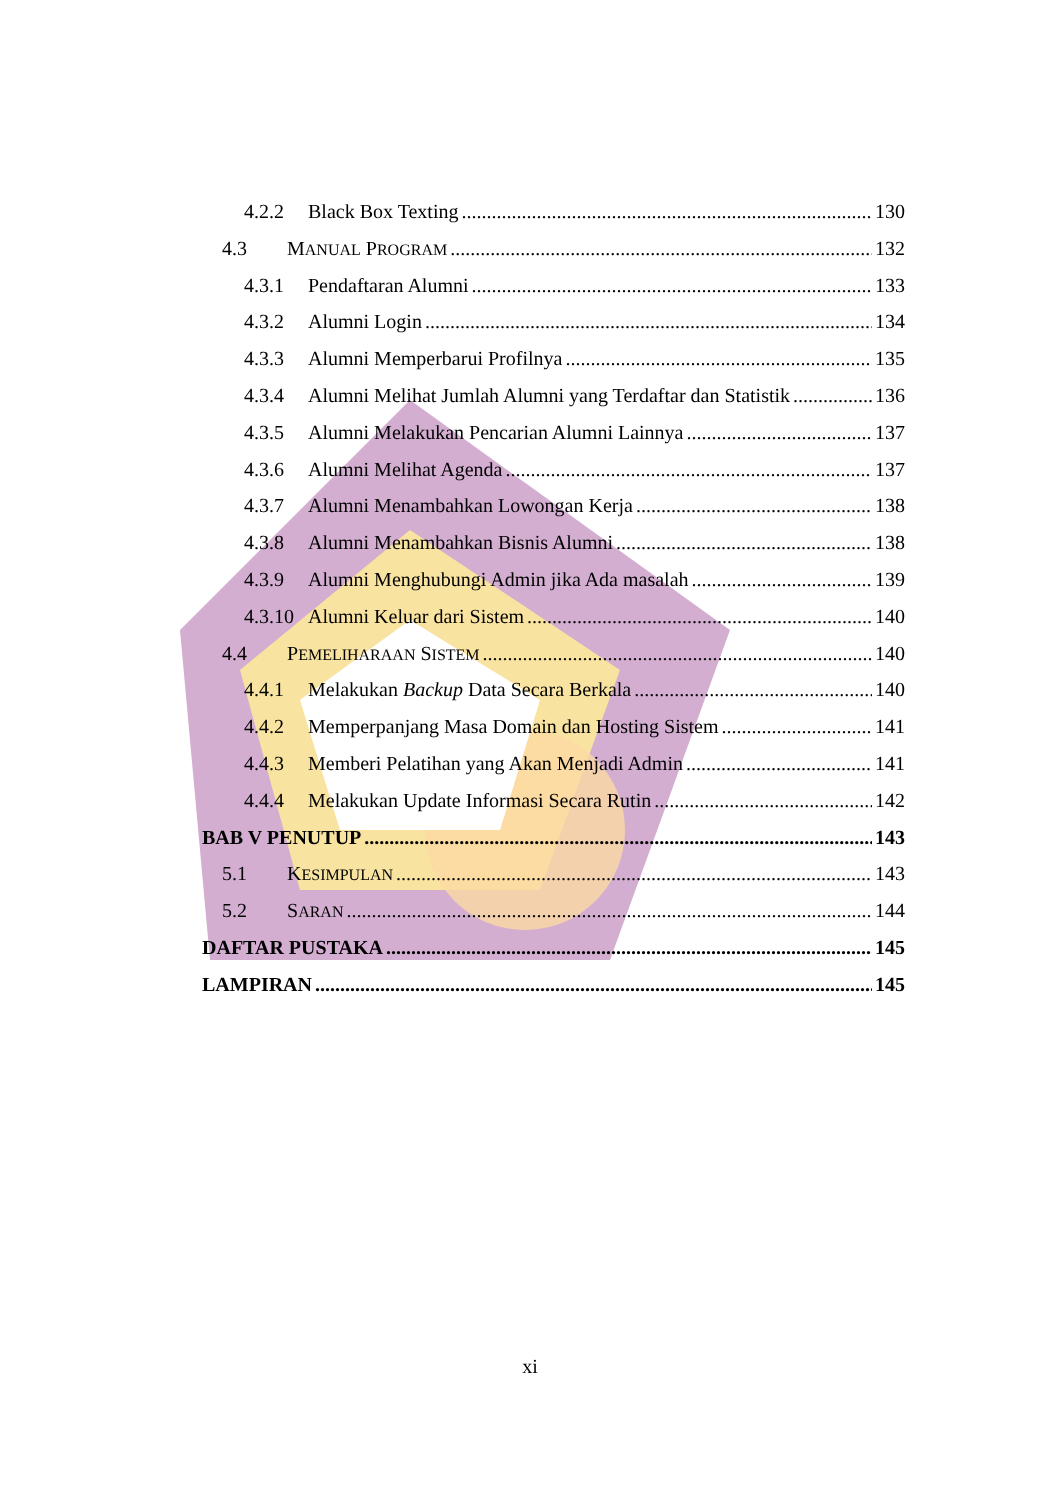4.2.2 Black Box Texting 130
4.3 MANUAL PROGRAM 132
4.3.1 Pendaftaran Alumni 133
4.3.2 Alumni Login 134
4.3.3 Alumni Memperbarui Profilnya 135
4.3.4 Alumni Melihat Jumlah Alumni yang Terdaftar dan Statistik 136
4.3.5 Alumni Melakukan Pencarian Alumni Lainnya 137
4.3.6 Alumni Melihat Agenda 137
4.3.7 Alumni Menambahkan Lowongan Kerja 138
4.3.8 Alumni Menambahkan Bisnis Alumni 138
4.3.9 Alumni Menghubungi Admin jika Ada masalah 139
4.3.10 Alumni Keluar dari Sistem 140
4.4 PEMELIHARAAN SISTEM 140
4.4.1 Melakukan Backup Data Secara Berkala 140
4.4.2 Memperpanjang Masa Domain dan Hosting Sistem 141
4.4.3 Memberi Pelatihan yang Akan Menjadi Admin 141
4.4.4 Melakukan Update Informasi Secara Rutin 142
BAB V PENUTUP 143
5.1 KESIMPULAN 143
5.2 SARAN 144
DAFTAR PUSTAKA 145
LAMPIRAN 145
xi